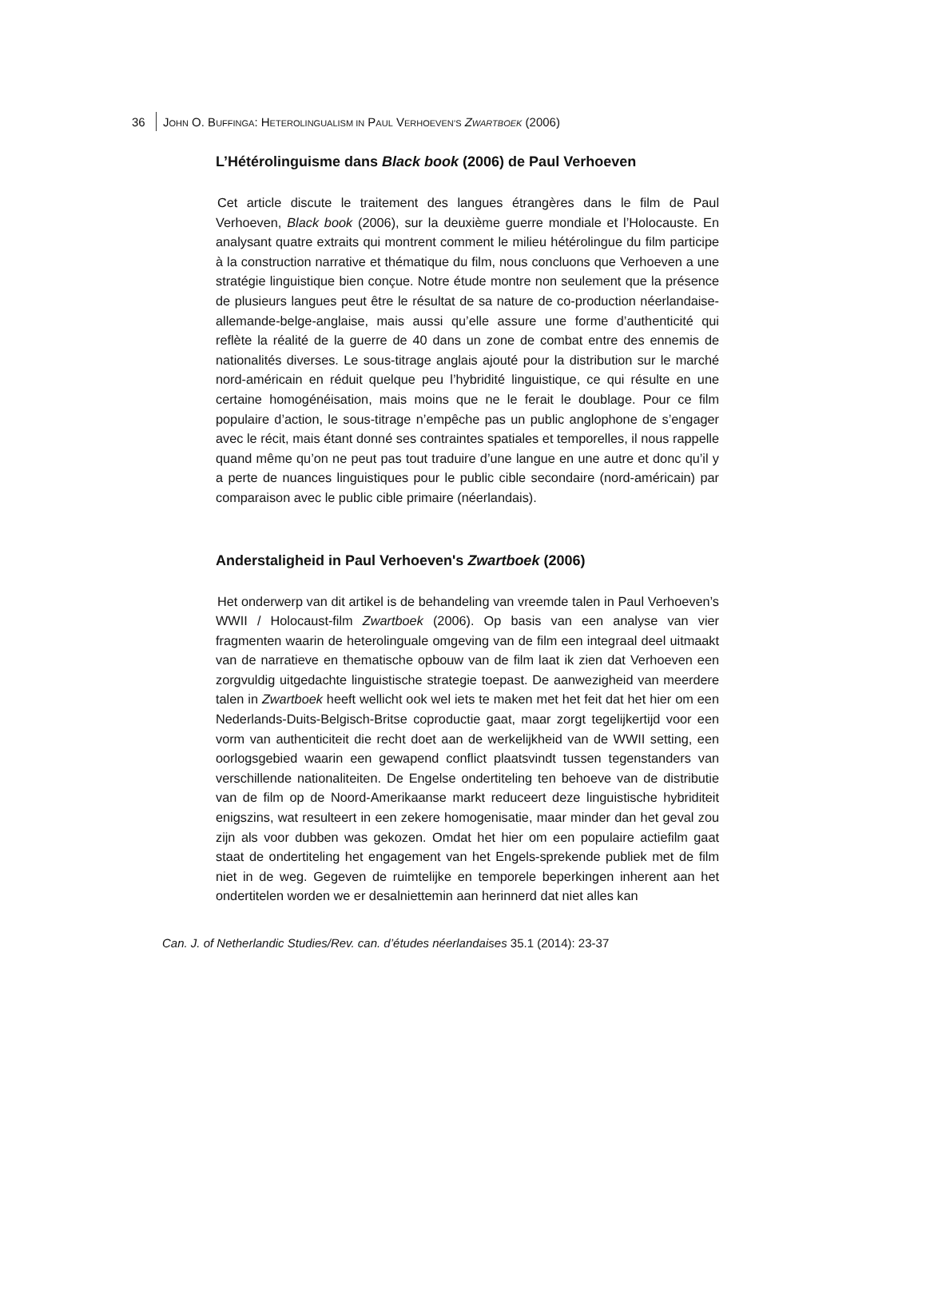36 JOHN O. BUFFINGA: HETEROLINGUALISM IN PAUL VERHOEVEN’S ZWARTBOEK (2006)
L’Hétérolinguisme dans Black book (2006) de Paul Verhoeven
Cet article discute le traitement des langues étrangères dans le film de Paul Verhoeven, Black book (2006), sur la deuxième guerre mondiale et l’Holocauste. En analysant quatre extraits qui montrent comment le milieu hétérolingue du film participe à la construction narrative et thématique du film, nous concluons que Verhoeven a une stratégie linguistique bien conçue. Notre étude montre non seulement que la présence de plusieurs langues peut être le résultat de sa nature de co-production néerlandaise-allemande-belge-anglaise, mais aussi qu’elle assure une forme d’authenticité qui reflète la réalité de la guerre de 40 dans un zone de combat entre des ennemis de nationalités diverses. Le sous-titrage anglais ajouté pour la distribution sur le marché nord-américain en réduit quelque peu l’hybridité linguistique, ce qui résulte en une certaine homogénéisation, mais moins que ne le ferait le doublage. Pour ce film populaire d’action, le sous-titrage n’empêche pas un public anglophone de s’engager avec le récit, mais étant donné ses contraintes spatiales et temporelles, il nous rappelle quand même qu’on ne peut pas tout traduire d’une langue en une autre et donc qu’il y a perte de nuances linguistiques pour le public cible secondaire (nord-américain) par comparaison avec le public cible primaire (néerlandais).
Anderstaligheid in Paul Verhoeven's Zwartboek (2006)
Het onderwerp van dit artikel is de behandeling van vreemde talen in Paul Verhoeven’s WWII / Holocaust-film Zwartboek (2006). Op basis van een analyse van vier fragmenten waarin de heterolinguale omgeving van de film een integraal deel uitmaakt van de narratieve en thematische opbouw van de film laat ik zien dat Verhoeven een zorgvuldig uitgedachte linguistische strategie toepast. De aanwezigheid van meerdere talen in Zwartboek heeft wellicht ook wel iets te maken met het feit dat het hier om een Nederlands-Duits-Belgisch-Britse coproductie gaat, maar zorgt tegelijkertijd voor een vorm van authenticiteit die recht doet aan de werkelijkheid van de WWII setting, een oorlogsgebied waarin een gewapend conflict plaatsvindt tussen tegenstanders van verschillende nationaliteiten. De Engelse ondertiteling ten behoeve van de distributie van de film op de Noord-Amerikaanse markt reduceert deze linguistische hybriditeit enigszins, wat resulteert in een zekere homogenisatie, maar minder dan het geval zou zijn als voor dubben was gekozen. Omdat het hier om een populaire actiefilm gaat staat de ondertiteling het engagement van het Engels-sprekende publiek met de film niet in de weg. Gegeven de ruimtelijke en temporele beperkingen inherent aan het ondertitelen worden we er desalniettemin aan herinnerd dat niet alles kan
Can. J. of Netherlandic Studies/Rev. can. d’études néerlandaises 35.1 (2014): 23-37